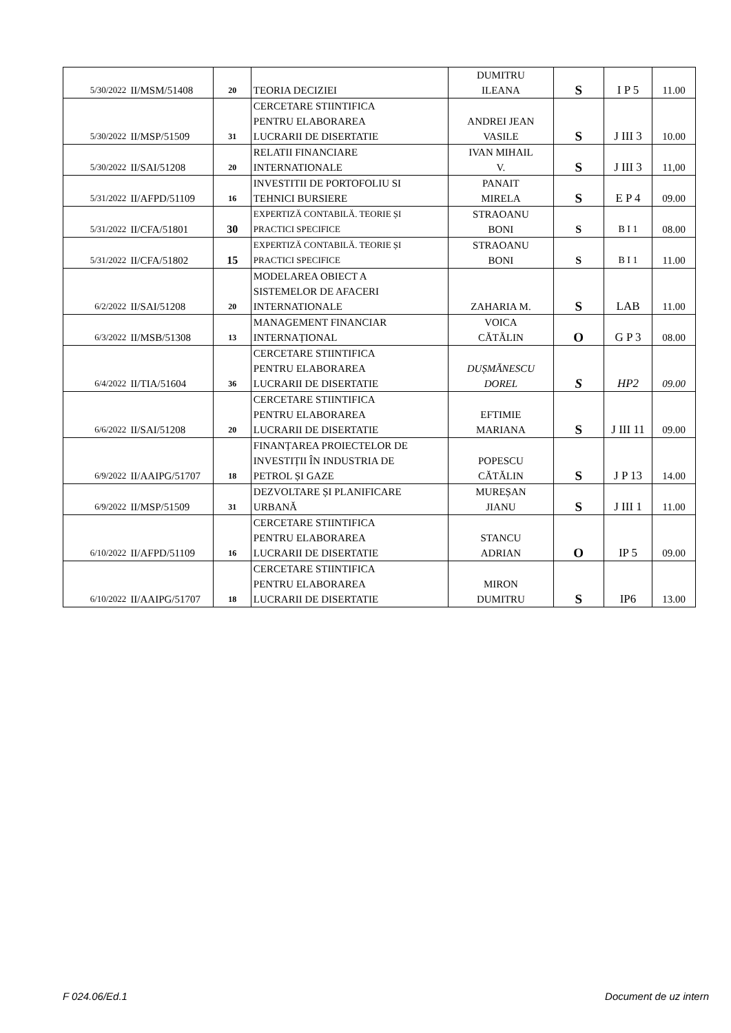| 5/30/2022 | II/MSM/51408 | 20 | TEORIA DECIZIEI | DUMITRU ILEANA | S | I P 5 | 11.00 |
| 5/30/2022 | II/MSP/51509 | 31 | CERCETARE STIINTIFICA PENTRU ELABORAREA LUCRARII DE DISERTATIE | ANDREI JEAN VASILE | S | J III 3 | 10.00 |
| 5/30/2022 | II/SAI/51208 | 20 | RELATII FINANCIARE INTERNATIONALE | IVAN MIHAIL V. | S | J III 3 | 11,00 |
| 5/31/2022 | II/AFPD/51109 | 16 | INVESTITII DE PORTOFOLIU SI TEHNICI BURSIERE | PANAIT MIRELA | S | E P 4 | 09.00 |
| 5/31/2022 | II/CFA/51801 | 30 | EXPERTIZĂ CONTABILĂ. TEORIE ȘI PRACTICI SPECIFICE | STRAOANU BONI | S | B I 1 | 08.00 |
| 5/31/2022 | II/CFA/51802 | 15 | EXPERTIZĂ CONTABILĂ. TEORIE ȘI PRACTICI SPECIFICE | STRAOANU BONI | S | B I 1 | 11.00 |
| 6/2/2022 | II/SAI/51208 | 20 | MODELAREA OBIECT A SISTEMELOR DE AFACERI INTERNATIONALE | ZAHARIA M. | S | LAB | 11.00 |
| 6/3/2022 | II/MSB/51308 | 13 | MANAGEMENT FINANCIAR INTERNAȚIONAL | VOICA CĂTĂLIN | O | G P 3 | 08.00 |
| 6/4/2022 | II/TIA/51604 | 36 | CERCETARE STIINTIFICA PENTRU ELABORAREA LUCRARII DE DISERTATIE | DUȘMĂNESCU DOREL | S | HP2 | 09.00 |
| 6/6/2022 | II/SAI/51208 | 20 | CERCETARE STIINTIFICA PENTRU ELABORAREA LUCRARII DE DISERTATIE | EFTIMIE MARIANA | S | J III 11 | 09.00 |
| 6/9/2022 | II/AAIPG/51707 | 18 | FINANȚAREA PROIECTELOR DE INVESTIȚII ÎN INDUSTRIA DE PETROL ȘI GAZE | POPESCU CĂTĂLIN | S | J P 13 | 14.00 |
| 6/9/2022 | II/MSP/51509 | 31 | DEZVOLTARE ȘI PLANIFICARE URBANĂ | MUREȘAN JIANU | S | J III 1 | 11.00 |
| 6/10/2022 | II/AFPD/51109 | 16 | CERCETARE STIINTIFICA PENTRU ELABORAREA LUCRARII DE DISERTATIE | STANCU ADRIAN | O | IP 5 | 09.00 |
| 6/10/2022 | II/AAIPG/51707 | 18 | CERCETARE STIINTIFICA PENTRU ELABORAREA LUCRARII DE DISERTATIE | MIRON DUMITRU | S | IP6 | 13.00 |
F 024.06/Ed.1 Document de uz intern